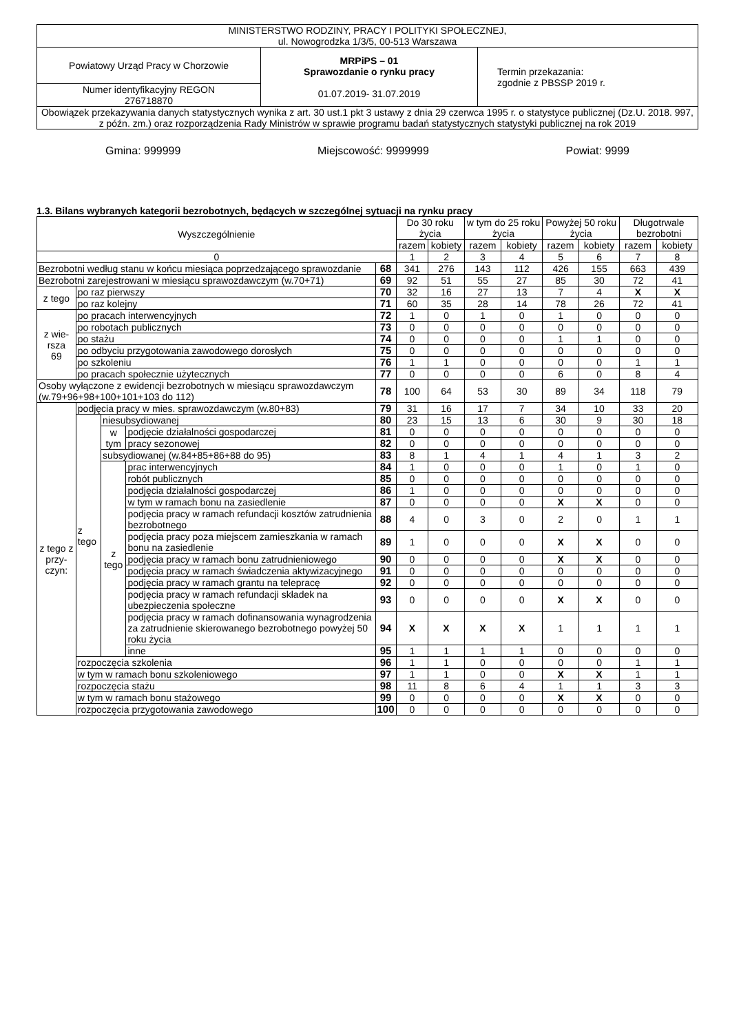| MINISTERSTWO RODZINY, PRACY I POLITYKI SPOŁECZNEJ, ul. Nowogrodzka 1/3/5, 00-513 Warszawa | | |
| Powiatowy Urząd Pracy w Chorzowie | MRPiPS – 01 Sprawozdanie o rynku pracy 01.07.2019- 31.07.2019 | Termin przekazania: zgodnie z PBSSP 2019 r. |
| Numer identyfikacyjny REGON 276718870 | | |
| Obowiązek przekazywania danych statystycznych wynika z art. 30 ust.1 pkt 3 ustawy z dnia 29 czerwca 1995 r. o statystyce publicznej (Dz.U. 2018. 997, z późn. zm.) oraz rozporządzenia Rady Ministrów w sprawie programu badań statystycznych statystyki publicznej na rok 2019 | | |
Gmina: 999999 Miejscowość: 9999999 Powiat: 9999
1.3. Bilans wybranych kategorii bezrobotnych, będących w szczególnej sytuacji na rynku pracy
| Wyszczególnienie | | | | | Do 30 roku życia | | w tym do 25 roku życia | | Powyżej 50 roku życia | | Długotrwale bezrobotni | |
| --- | --- | --- | --- | --- | --- | --- | --- | --- | --- | --- | --- | --- |
| | | | | | razem | kobiety | razem | kobiety | razem | kobiety | razem | kobiety |
| 0 | | | | | 1 | 2 | 3 | 4 | 5 | 6 | 7 | 8 |
| Bezrobotni według stanu w końcu miesiąca poprzedzającego sprawozdanie | | | | 68 | 341 | 276 | 143 | 112 | 426 | 155 | 663 | 439 |
| Bezrobotni zarejestrowani w miesiącu sprawozdawczym (w.70+71) | | | | 69 | 92 | 51 | 55 | 27 | 85 | 30 | 72 | 41 |
| z tego | po raz pierwszy | | | 70 | 32 | 16 | 27 | 13 | 7 | 4 | X | X |
| | po raz kolejny | | | 71 | 60 | 35 | 28 | 14 | 78 | 26 | 72 | 41 |
| z wie- rsza 69 | po pracach interwencyjnych | | | 72 | 1 | 0 | 1 | 0 | 1 | 0 | 0 | 0 |
| | po robotach publicznych | | | 73 | 0 | 0 | 0 | 0 | 0 | 0 | 0 | 0 |
| | po stażu | | | 74 | 0 | 0 | 0 | 0 | 1 | 1 | 0 | 0 |
| | po odbyciu przygotowania zawodowego dorosłych | | | 75 | 0 | 0 | 0 | 0 | 0 | 0 | 0 | 0 |
| | po szkoleniu | | | 76 | 1 | 1 | 0 | 0 | 0 | 0 | 1 | 1 |
| | po pracach społecznie użytecznych | | | 77 | 0 | 0 | 0 | 0 | 6 | 0 | 8 | 4 |
| Osoby wyłączone z ewidencji bezrobotnych w miesiącu sprawozdawczym (w.79+96+98+100+101+103 do 112) | | | | 78 | 100 | 64 | 53 | 30 | 89 | 34 | 118 | 79 |
| z tego z przy- czyn: | podjęcia pracy w mies. sprawozdawczym (w.80+83) | | | 79 | 31 | 16 | 17 | 7 | 34 | 10 | 33 | 20 |
| | z tego | niesubsydiowanej | | 80 | 23 | 15 | 13 | 6 | 30 | 9 | 30 | 18 |
| | | w tym | podjęcie działalności gospodarczej | 81 | 0 | 0 | 0 | 0 | 0 | 0 | 0 | 0 |
| | | | pracy sezonowej | 82 | 0 | 0 | 0 | 0 | 0 | 0 | 0 | 0 |
| | | subsydiowanej (w.84+85+86+88 do 95) | | 83 | 8 | 1 | 4 | 1 | 4 | 1 | 3 | 2 |
| | | z tego | prac interwencyjnych | 84 | 1 | 0 | 0 | 0 | 1 | 0 | 1 | 0 |
| | | | robót publicznych | 85 | 0 | 0 | 0 | 0 | 0 | 0 | 0 | 0 |
| | | | podjęcia działalności gospodarczej | 86 | 1 | 0 | 0 | 0 | 0 | 0 | 0 | 0 |
| | | | w tym w ramach bonu na zasiedlenie | 87 | 0 | 0 | 0 | 0 | X | X | 0 | 0 |
| | | | podjęcia pracy w ramach refundacji kosztów zatrudnienia bezrobotnego | 88 | 4 | 0 | 3 | 0 | 2 | 0 | 1 | 1 |
| | | | podjęcia pracy poza miejscem zamieszkania w ramach bonu na zasiedlenie | 89 | 1 | 0 | 0 | 0 | X | X | 0 | 0 |
| | | | podjęcia pracy w ramach bonu zatrudnieniowego | 90 | 0 | 0 | 0 | 0 | X | X | 0 | 0 |
| | | | podjęcia pracy w ramach świadczenia aktywizacyjnego | 91 | 0 | 0 | 0 | 0 | 0 | 0 | 0 | 0 |
| | | | podjęcia pracy w ramach grantu na telepracę | 92 | 0 | 0 | 0 | 0 | 0 | 0 | 0 | 0 |
| | | | podjęcia pracy w ramach refundacji składek na ubezpieczenia społeczne | 93 | 0 | 0 | 0 | 0 | X | X | 0 | 0 |
| | | | podjęcia pracy w ramach dofinansowania wynagrodzenia za zatrudnienie skierowanego bezrobotnego powyżej 50 roku życia | 94 | X | X | X | X | 1 | 1 | 1 | 1 |
| | | | inne | 95 | 1 | 1 | 1 | 1 | 0 | 0 | 0 | 0 |
| | rozpoczęcia szkolenia | | | 96 | 1 | 1 | 0 | 0 | 0 | 0 | 1 | 1 |
| | w tym w ramach bonu szkoleniowego | | | 97 | 1 | 1 | 0 | 0 | X | X | 1 | 1 |
| | rozpoczęcia stażu | | | 98 | 11 | 8 | 6 | 4 | 1 | 1 | 3 | 3 |
| | w tym w ramach bonu stażowego | | | 99 | 0 | 0 | 0 | 0 | X | X | 0 | 0 |
| | rozpoczęcia przygotowania zawodowego | | | 100 | 0 | 0 | 0 | 0 | 0 | 0 | 0 | 0 |